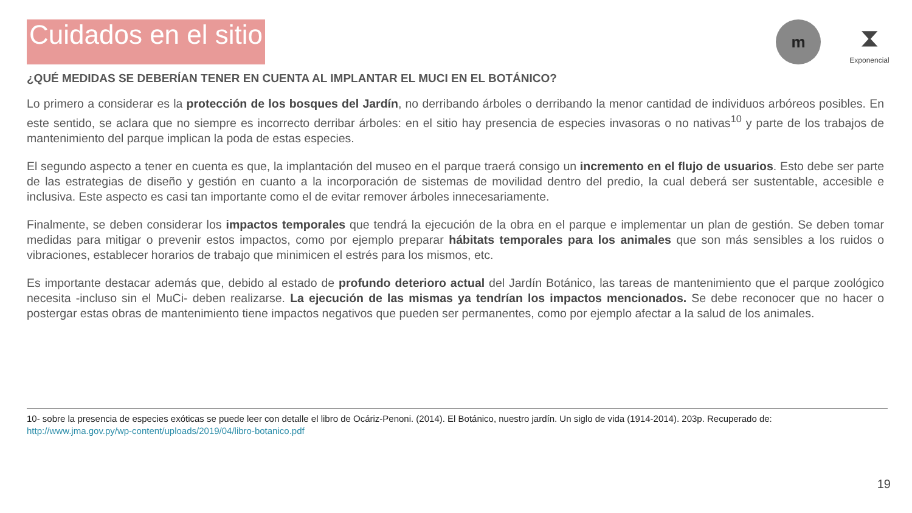Cuidados en el sitio
m
⧗
Exponencial
¿QUÉ MEDIDAS SE DEBERÍAN TENER EN CUENTA AL IMPLANTAR EL MUCI EN EL BOTÁNICO?
Lo primero a considerar es la protección de los bosques del Jardín, no derribando árboles o derribando la menor cantidad de individuos arbóreos posibles. En este sentido, se aclara que no siempre es incorrecto derribar árboles: en el sitio hay presencia de especies invasoras o no nativas<sup>10</sup> y parte de los trabajos de mantenimiento del parque implican la poda de estas especies.
El segundo aspecto a tener en cuenta es que, la implantación del museo en el parque traerá consigo un incremento en el flujo de usuarios. Esto debe ser parte de las estrategias de diseño y gestión en cuanto a la incorporación de sistemas de movilidad dentro del predio, la cual deberá ser sustentable, accesible e inclusiva. Este aspecto es casi tan importante como el de evitar remover árboles innecesariamente.
Finalmente, se deben considerar los impactos temporales que tendrá la ejecución de la obra en el parque e implementar un plan de gestión. Se deben tomar medidas para mitigar o prevenir estos impactos, como por ejemplo preparar hábitats temporales para los animales que son más sensibles a los ruidos o vibraciones, establecer horarios de trabajo que minimicen el estrés para los mismos, etc.
Es importante destacar además que, debido al estado de profundo deterioro actual del Jardín Botánico, las tareas de mantenimiento que el parque zoológico necesita -incluso sin el MuCi- deben realizarse. La ejecución de las mismas ya tendrían los impactos mencionados. Se debe reconocer que no hacer o postergar estas obras de mantenimiento tiene impactos negativos que pueden ser permanentes, como por ejemplo afectar a la salud de los animales.
10- sobre la presencia de especies exóticas se puede leer con detalle el libro de Ocáriz-Penoni. (2014). El Botánico, nuestro jardín. Un siglo de vida (1914-2014). 203p. Recuperado de:
http://www.jma.gov.py/wp-content/uploads/2019/04/libro-botanico.pdf
19